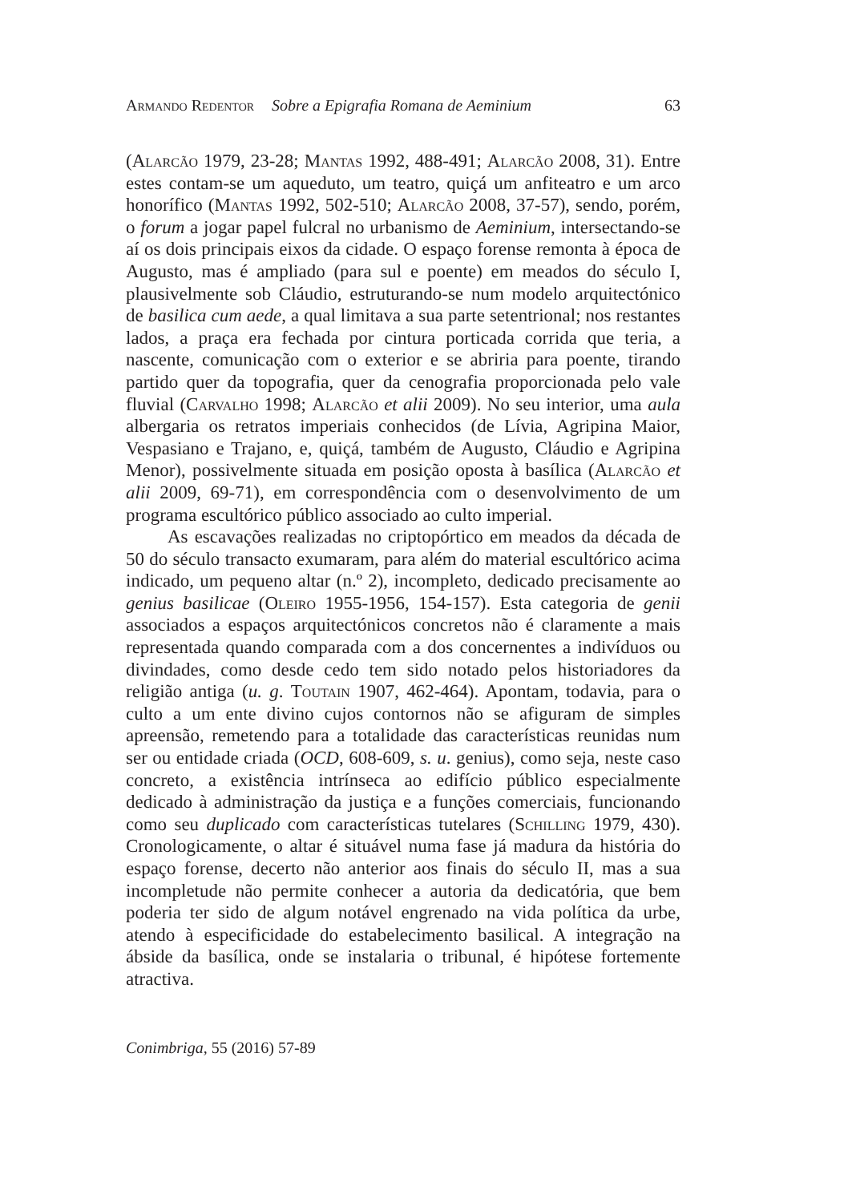Armando Redentor Sobre a Epigrafia Romana de Aeminium 63
(Alarcão 1979, 23-28; Mantas 1992, 488-491; Alarcão 2008, 31). Entre estes contam-se um aqueduto, um teatro, quiçá um anfiteatro e um arco honorífico (Mantas 1992, 502-510; Alarcão 2008, 37-57), sendo, porém, o forum a jogar papel fulcral no urbanismo de Aeminium, intersectando-se aí os dois principais eixos da cidade. O espaço forense remonta à época de Augusto, mas é ampliado (para sul e poente) em meados do século I, plausivelmente sob Cláudio, estruturando-se num modelo arquitectónico de basilica cum aede, a qual limitava a sua parte setentrional; nos restantes lados, a praça era fechada por cintura porticada corrida que teria, a nascente, comunicação com o exterior e se abriria para poente, tirando partido quer da topografia, quer da cenografia proporcionada pelo vale fluvial (Carvalho 1998; Alarcão et alii 2009). No seu interior, uma aula albergaria os retratos imperiais conhecidos (de Lívia, Agripina Maior, Vespasiano e Trajano, e, quiçá, também de Augusto, Cláudio e Agripina Menor), possivelmente situada em posição oposta à basílica (Alarcão et alii 2009, 69-71), em correspondência com o desenvolvimento de um programa escultórico público associado ao culto imperial.
As escavações realizadas no criptopórtico em meados da década de 50 do século transacto exumaram, para além do material escultórico acima indicado, um pequeno altar (n.º 2), incompleto, dedicado precisamente ao genius basilicae (Oleiro 1955-1956, 154-157). Esta categoria de genii associados a espaços arquitectónicos concretos não é claramente a mais representada quando comparada com a dos concernentes a indivíduos ou divindades, como desde cedo tem sido notado pelos historiadores da religião antiga (u. g. Toutain 1907, 462-464). Apontam, todavia, para o culto a um ente divino cujos contornos não se afiguram de simples apreensão, remetendo para a totalidade das características reunidas num ser ou entidade criada (OCD, 608-609, s. u. genius), como seja, neste caso concreto, a existência intrínseca ao edifício público especialmente dedicado à administração da justiça e a funções comerciais, funcionando como seu duplicado com características tutelares (Schilling 1979, 430). Cronologicamente, o altar é situável numa fase já madura da história do espaço forense, decerto não anterior aos finais do século II, mas a sua incompletude não permite conhecer a autoria da dedicatória, que bem poderia ter sido de algum notável engrenado na vida política da urbe, atendo à especificidade do estabelecimento basilical. A integração na ábside da basílica, onde se instalaria o tribunal, é hipótese fortemente atractiva.
Conimbriga, 55 (2016) 57-89